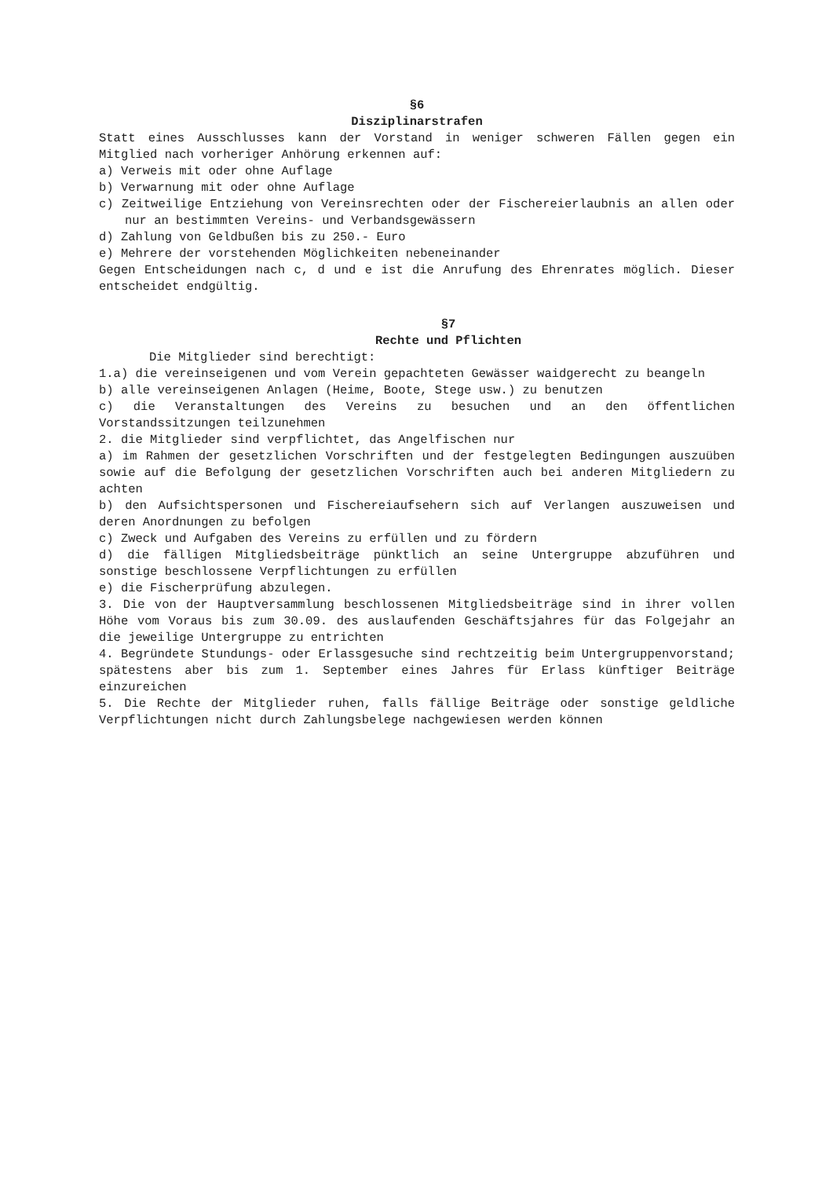§6
Disziplinarstrafen
Statt eines Ausschlusses kann der Vorstand in weniger schweren Fällen gegen ein Mitglied nach vorheriger Anhörung erkennen auf:
a) Verweis mit oder ohne Auflage
b) Verwarnung mit oder ohne Auflage
c) Zeitweilige Entziehung von Vereinsrechten oder der Fischereierlaubnis an allen oder nur an bestimmten Vereins- und Verbandsgewässern
d) Zahlung von Geldbußen bis zu 250.- Euro
e) Mehrere der vorstehenden Möglichkeiten nebeneinander
Gegen Entscheidungen nach c, d und e ist die Anrufung des Ehrenrates möglich. Dieser entscheidet endgültig.
§7
Rechte und Pflichten
Die Mitglieder sind berechtigt:
1.a) die vereinseigenen und vom Verein gepachteten Gewässer waidgerecht zu beangeln
b) alle vereinseigenen Anlagen (Heime, Boote, Stege usw.) zu benutzen
c) die Veranstaltungen des Vereins zu besuchen und an den öffentlichen Vorstandssitzungen teilzunehmen
2. die Mitglieder sind verpflichtet, das Angelfischen nur
a) im Rahmen der gesetzlichen Vorschriften und der festgelegten Bedingungen auszuüben sowie auf die Befolgung der gesetzlichen Vorschriften auch bei anderen Mitgliedern zu achten
b) den Aufsichtspersonen und Fischereiaufsehern sich auf Verlangen auszuweisen und deren Anordnungen zu befolgen
c) Zweck und Aufgaben des Vereins zu erfüllen und zu fördern
d) die fälligen Mitgliedsbeiträge pünktlich an seine Untergruppe abzuführen und sonstige beschlossene Verpflichtungen zu erfüllen
e) die Fischerprüfung abzulegen.
3. Die von der Hauptversammlung beschlossenen Mitgliedsbeiträge sind in ihrer vollen Höhe vom Voraus bis zum 30.09. des auslaufenden Geschäftsjahres für das Folgejahr an die jeweilige Untergruppe zu entrichten
4. Begründete Stundungs- oder Erlassgesuche sind rechtzeitig beim Untergruppenvorstand; spätestens aber bis zum 1. September eines Jahres für Erlass künftiger Beiträge einzureichen
5. Die Rechte der Mitglieder ruhen, falls fällige Beiträge oder sonstige geldliche Verpflichtungen nicht durch Zahlungsbelege nachgewiesen werden können